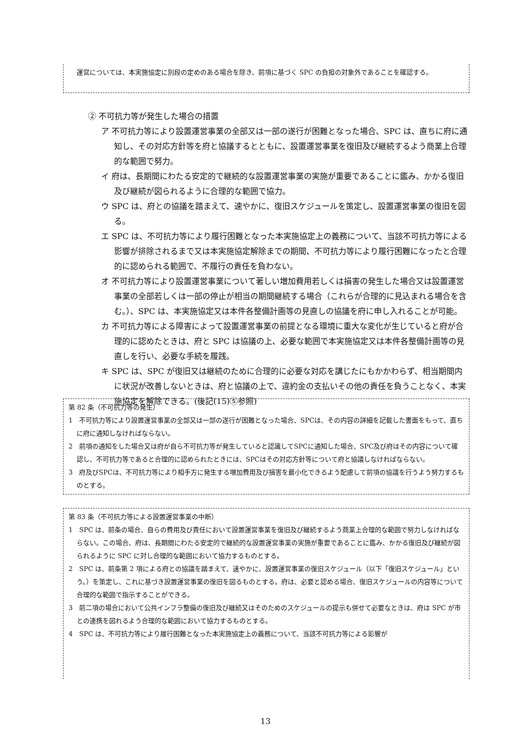運営については、本実施協定に別段の定めのある場合を除き、前項に基づく SPC の負担の対象外であることを確認する。
② 不可抗力等が発生した場合の措置
ア 不可抗力等により設置運営事業の全部又は一部の遂行が困難となった場合、SPC は、直ちに府に通知し、その対応方針等を府と協議するとともに、設置運営事業を復旧及び継続するよう商業上合理的な範囲で努力。
イ 府は、長期間にわたる安定的で継続的な設置運営事業の実施が重要であることに鑑み、かかる復旧及び継続が図られるように合理的な範囲で協力。
ウ SPC は、府との協議を踏まえて、速やかに、復旧スケジュールを策定し、設置運営事業の復旧を図る。
エ SPC は、不可抗力等により履行困難となった本実施協定上の義務について、当該不可抗力等による影響が排除されるまで又は本実施協定解除までの期間、不可抗力等により履行困難になったと合理的に認められる範囲で、不履行の責任を負わない。
オ 不可抗力等により設置運営事業について著しい増加費用若しくは損害の発生した場合又は設置運営事業の全部若しくは一部の停止が相当の期間継続する場合（これらが合理的に見込まれる場合を含む。）、SPC は、本実施協定又は本件各整備計画等の見直しの協議を府に申し入れることが可能。
カ 不可抗力等による障害によって設置運営事業の前提となる環境に重大な変化が生じていると府が合理的に認めたときは、府と SPC は協議の上、必要な範囲で本実施協定又は本件各整備計画等の見直しを行い、必要な手続を履践。
キ SPC は、SPC が復旧又は継続のために合理的に必要な対応を講じたにもかかわらず、相当期間内に状況が改善しないときは、府と協議の上で、違約金の支払いその他の責任を負うことなく、本実施協定を解除できる。(後記(15)⑤参照)
第 82 条（不可抗力等の発生）
1　不可抗力等により設置運営事業の全部又は一部の遂行が困難となった場合、SPCは、その内容の詳細を記載した書面をもって、直ちに府に通知しなければならない。
2　前項の通知をした場合又は府が自ら不可抗力等が発生していると認識してSPCに通知した場合、SPC及び府はその内容について確認し、不可抗力等であると合理的に認められたときには、SPCはその対応方針等について府と協議しなければならない。
3　府及びSPCは、不可抗力等により相手方に発生する増加費用及び損害を最小化できるよう配慮して前項の協議を行うよう努力するものとする。
第 83 条（不可抗力等による設置運営事業の中断）
1　SPC は、前条の場合、自らの費用及び責任において設置運営事業を復旧及び継続するよう商業上合理的な範囲で努力しなければならない。この場合、府は、長期間にわたる安定的で継続的な設置運営事業の実施が重要であることに鑑み、かかる復旧及び継続が図られるように SPC に対し合理的な範囲において協力するものとする。
2　SPC は、前条第 2 項による府との協議を踏まえて、速やかに、設置運営事業の復旧スケジュール（以下「復旧スケジュール」という。）を策定し、これに基づき設置運営事業の復旧を図るものとする。府は、必要と認める場合、復旧スケジュールの内容等について合理的な範囲で指示することができる。
3　前二項の場合において公共インフラ整備の復旧及び継続又はそのためのスケジュールの提示も併せて必要なときは、府は SPC が市との連携を図れるよう合理的な範囲において協力するものとする。
4　SPC は、不可抗力等により履行困難となった本実施協定上の義務について、当該不可抗力等による影響が
13